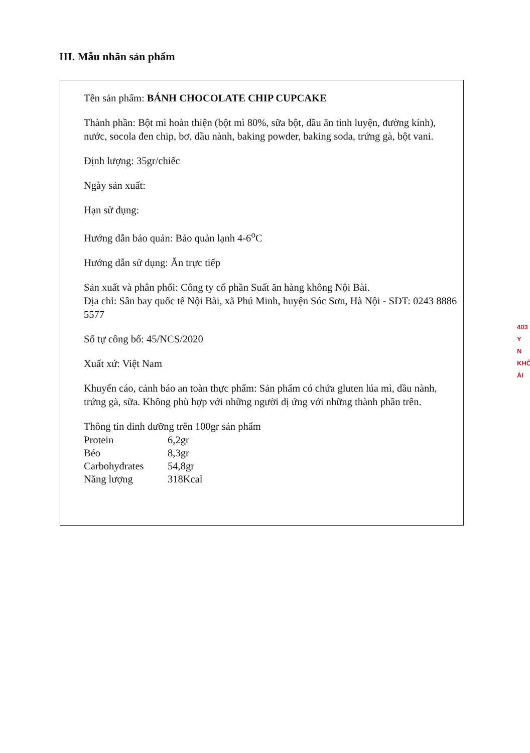III. Mẫu nhãn sản phẩm
Tên sản phẩm: BÁNH CHOCOLATE CHIP CUPCAKE
Thành phần: Bột mì hoàn thiện (bột mì 80%, sữa bột, dầu ăn tinh luyện, đường kính), nước, socola đen chip, bơ, dầu nành, baking powder, baking soda, trứng gà, bột vani.
Định lượng: 35gr/chiếc
Ngày sản xuất:
Hạn sử dụng:
Hướng dẫn bảo quản: Bảo quản lạnh 4-6<sup>o</sup>C
Hướng dẫn sử dụng: Ăn trực tiếp
Sản xuất và phân phối: Công ty cổ phần Suất ăn hàng không Nội Bài.
Địa chỉ: Sân bay quốc tế Nội Bài, xã Phú Minh, huyện Sóc Sơn, Hà Nội - SĐT: 0243 8886 5577
Số tự công bố: 45/NCS/2020
Xuất xứ: Việt Nam
Khuyến cáo, cảnh báo an toàn thực phẩm: Sản phẩm có chứa gluten lúa mì, dầu nành, trứng gà, sữa. Không phù hợp với những người dị ứng với những thành phần trên.
Thông tin dinh dưỡng trên 100gr sản phẩm
| Protein | 6,2gr |
| Béo | 8,3gr |
| Carbohydrates | 54,8gr |
| Năng lượng | 318Kcal |
403
Y
N
KHÔ
ÀI